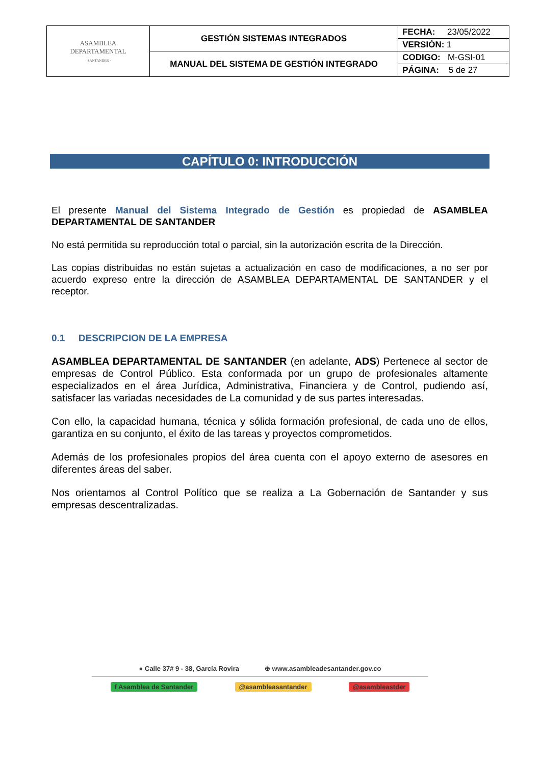| ASAMBLEA DEPARTAMENTAL · SANTANDER · | GESTIÓN SISTEMAS INTEGRADOS | FECHA: 23/05/2022 |
| | | VERSIÓN: 1 |
| | MANUAL DEL SISTEMA DE GESTIÓN INTEGRADO | CODIGO: M-GSI-01 |
| | | PÁGINA: 5 de 27 |
CAPÍTULO 0: INTRODUCCIÓN
El presente Manual del Sistema Integrado de Gestión es propiedad de ASAMBLEA DEPARTAMENTAL DE SANTANDER
No está permitida su reproducción total o parcial, sin la autorización escrita de la Dirección.
Las copias distribuidas no están sujetas a actualización en caso de modificaciones, a no ser por acuerdo expreso entre la dirección de ASAMBLEA DEPARTAMENTAL DE SANTANDER y el receptor.
0.1 DESCRIPCION DE LA EMPRESA
ASAMBLEA DEPARTAMENTAL DE SANTANDER (en adelante, ADS) Pertenece al sector de empresas de Control Público. Esta conformada por un grupo de profesionales altamente especializados en el área Jurídica, Administrativa, Financiera y de Control, pudiendo así, satisfacer las variadas necesidades de La comunidad y de sus partes interesadas.
Con ello, la capacidad humana, técnica y sólida formación profesional, de cada uno de ellos, garantiza en su conjunto, el éxito de las tareas y proyectos comprometidos.
Además de los profesionales propios del área cuenta con el apoyo externo de asesores en diferentes áreas del saber.
Nos orientamos al Control Político que se realiza a La Gobernación de Santander y sus empresas descentralizadas.
● Calle 37# 9 - 38, García Rovira ⊕ www.asambleadesantander.gov.co
f Asamblea de Santander @asambleasantander @asambleastder